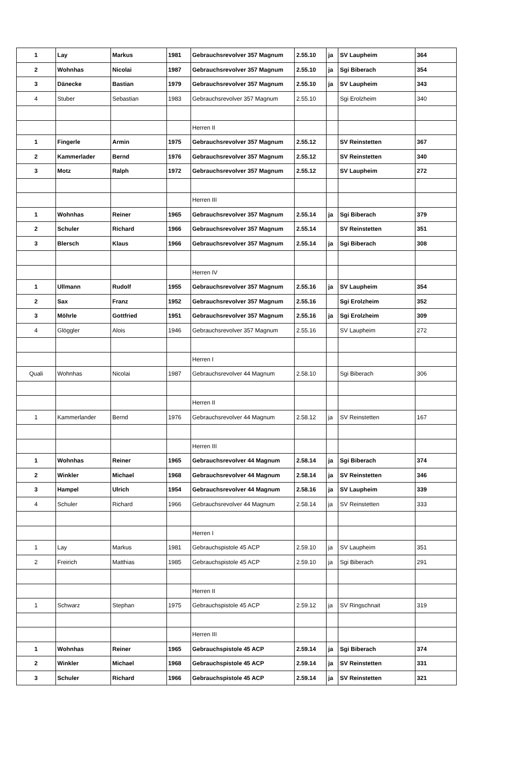| 1 | Lay | Markus | 1981 | Gebrauchsrevolver 357 Magnum | 2.55.10 | ja | SV Laupheim | 364 |
| 2 | Wohnhas | Nicolai | 1987 | Gebrauchsrevolver 357 Magnum | 2.55.10 | ja | Sgi Biberach | 354 |
| 3 | Dänecke | Bastian | 1979 | Gebrauchsrevolver 357 Magnum | 2.55.10 | ja | SV Laupheim | 343 |
| 4 | Stuber | Sebastian | 1983 | Gebrauchsrevolver 357 Magnum | 2.55.10 | | Sgi Erolzheim | 340 |
| | | | | Herren II | | | | |
| 1 | Fingerle | Armin | 1975 | Gebrauchsrevolver 357 Magnum | 2.55.12 | | SV Reinstetten | 367 |
| 2 | Kammerlader | Bernd | 1976 | Gebrauchsrevolver 357 Magnum | 2.55.12 | | SV Reinstetten | 340 |
| 3 | Motz | Ralph | 1972 | Gebrauchsrevolver 357 Magnum | 2.55.12 | | SV Laupheim | 272 |
| | | | | Herren III | | | | |
| 1 | Wohnhas | Reiner | 1965 | Gebrauchsrevolver 357 Magnum | 2.55.14 | ja | Sgi Biberach | 379 |
| 2 | Schuler | Richard | 1966 | Gebrauchsrevolver 357 Magnum | 2.55.14 | | SV Reinstetten | 351 |
| 3 | Blersch | Klaus | 1966 | Gebrauchsrevolver 357 Magnum | 2.55.14 | ja | Sgi Biberach | 308 |
| | | | | Herren IV | | | | |
| 1 | Ullmann | Rudolf | 1955 | Gebrauchsrevolver 357 Magnum | 2.55.16 | ja | SV Laupheim | 354 |
| 2 | Sax | Franz | 1952 | Gebrauchsrevolver 357 Magnum | 2.55.16 | | Sgi Erolzheim | 352 |
| 3 | Möhrle | Gottfried | 1951 | Gebrauchsrevolver 357 Magnum | 2.55.16 | ja | Sgi Erolzheim | 309 |
| 4 | Glöggler | Alois | 1946 | Gebrauchsrevolver 357 Magnum | 2.55.16 | | SV Laupheim | 272 |
| | | | | Herren I | | | | |
| Quali | Wohnhas | Nicolai | 1987 | Gebrauchsrevolver 44 Magnum | 2.58.10 | | Sgi Biberach | 306 |
| | | | | Herren II | | | | |
| 1 | Kammerlander | Bernd | 1976 | Gebrauchsrevolver 44 Magnum | 2.58.12 | ja | SV Reinstetten | 167 |
| | | | | Herren III | | | | |
| 1 | Wohnhas | Reiner | 1965 | Gebrauchsrevolver 44 Magnum | 2.58.14 | ja | Sgi Biberach | 374 |
| 2 | Winkler | Michael | 1968 | Gebrauchsrevolver 44 Magnum | 2.58.14 | ja | SV Reinstetten | 346 |
| 3 | Hampel | Ulrich | 1954 | Gebrauchsrevolver 44 Magnum | 2.58.16 | ja | SV Laupheim | 339 |
| 4 | Schuler | Richard | 1966 | Gebrauchsrevolver 44 Magnum | 2.58.14 | ja | SV Reinstetten | 333 |
| | | | | Herren I | | | | |
| 1 | Lay | Markus | 1981 | Gebrauchspistole 45 ACP | 2.59.10 | ja | SV Laupheim | 351 |
| 2 | Freirich | Matthias | 1985 | Gebrauchspistole 45 ACP | 2.59.10 | ja | Sgi Biberach | 291 |
| | | | | Herren II | | | | |
| 1 | Schwarz | Stephan | 1975 | Gebrauchspistole 45 ACP | 2.59.12 | ja | SV Ringschnait | 319 |
| | | | | Herren III | | | | |
| 1 | Wohnhas | Reiner | 1965 | Gebrauchspistole 45 ACP | 2.59.14 | ja | Sgi Biberach | 374 |
| 2 | Winkler | Michael | 1968 | Gebrauchspistole 45 ACP | 2.59.14 | ja | SV Reinstetten | 331 |
| 3 | Schuler | Richard | 1966 | Gebrauchspistole 45 ACP | 2.59.14 | ja | SV Reinstetten | 321 |